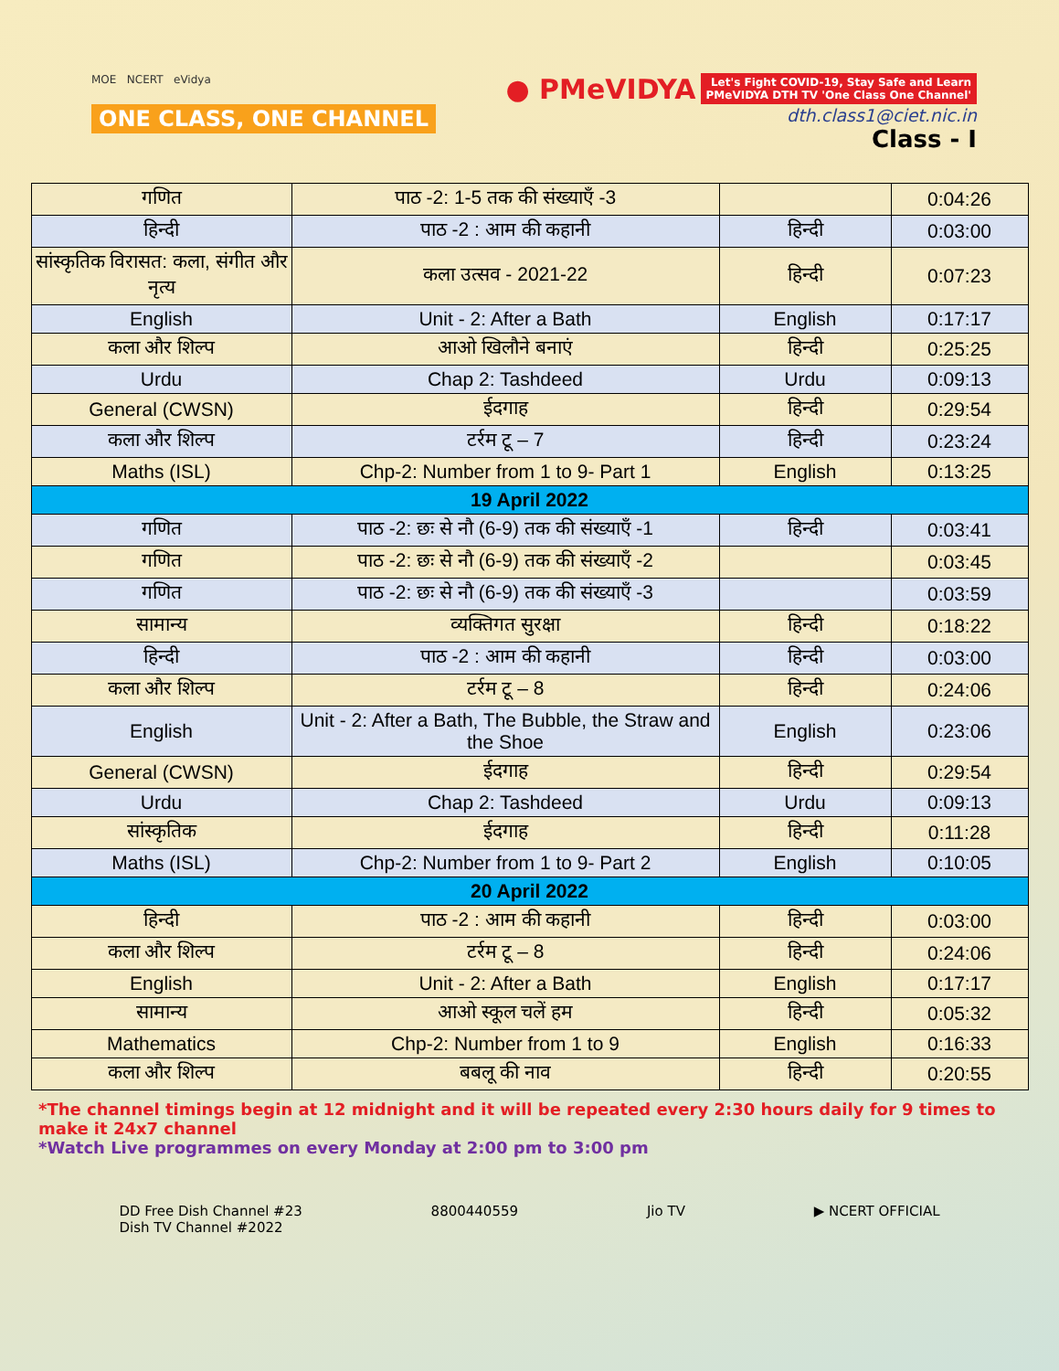MOE NCERT eVidya
ONE CLASS, ONE CHANNEL
● PMeVIDYA Let's Fight COVID-19, Stay Safe and Learn
PMeVIDYA DTH TV 'One Class One Channel'
dth.class1@ciet.nic.in
Class - I
| गणित | पाठ -2: 1-5 तक की संख्याएँ -3 | | 0:04:26 |
| हिन्दी | पाठ -2 : आम की कहानी | हिन्दी | 0:03:00 |
| सांस्कृतिक विरासत: कला, संगीत और नृत्य | कला उत्सव - 2021-22 | हिन्दी | 0:07:23 |
| English | Unit - 2: After a Bath | English | 0:17:17 |
| कला और शिल्प | आओ खिलौने बनाएं | हिन्दी | 0:25:25 |
| Urdu | Chap 2: Tashdeed | Urdu | 0:09:13 |
| General (CWSN) | ईदगाह | हिन्दी | 0:29:54 |
| कला और शिल्प | टर्रम टू – 7 | हिन्दी | 0:23:24 |
| Maths (ISL) | Chp-2: Number from 1 to 9- Part 1 | English | 0:13:25 |
| 19 April 2022 | | | |
| गणित | पाठ -2: छः से नौ (6-9) तक की संख्याएँ -1 | हिन्दी | 0:03:41 |
| गणित | पाठ -2: छः से नौ (6-9) तक की संख्याएँ -2 | | 0:03:45 |
| गणित | पाठ -2: छः से नौ (6-9) तक की संख्याएँ -3 | | 0:03:59 |
| सामान्य | व्यक्तिगत सुरक्षा | हिन्दी | 0:18:22 |
| हिन्दी | पाठ -2 : आम की कहानी | हिन्दी | 0:03:00 |
| कला और शिल्प | टर्रम टू – 8 | हिन्दी | 0:24:06 |
| English | Unit - 2: After a Bath, The Bubble, the Straw and the Shoe | English | 0:23:06 |
| General (CWSN) | ईदगाह | हिन्दी | 0:29:54 |
| Urdu | Chap 2: Tashdeed | Urdu | 0:09:13 |
| सांस्कृतिक | ईदगाह | हिन्दी | 0:11:28 |
| Maths (ISL) | Chp-2: Number from 1 to 9- Part 2 | English | 0:10:05 |
| 20 April 2022 | | | |
| हिन्दी | पाठ -2 : आम की कहानी | हिन्दी | 0:03:00 |
| कला और शिल्प | टर्रम टू – 8 | हिन्दी | 0:24:06 |
| English | Unit - 2: After a Bath | English | 0:17:17 |
| सामान्य | आओ स्कूल चलें हम | हिन्दी | 0:05:32 |
| Mathematics | Chp-2: Number from 1 to 9 | English | 0:16:33 |
| कला और शिल्प | बबलू की नाव | हिन्दी | 0:20:55 |
*The channel timings begin at 12 midnight and it will be repeated every 2:30 hours daily for 9 times to make it 24x7 channel
*Watch Live programmes on every Monday at 2:00 pm to 3:00 pm
DD Free Dish Channel #23
Dish TV Channel #2022
8800440559 Jio TV ▶ NCERT OFFICIAL